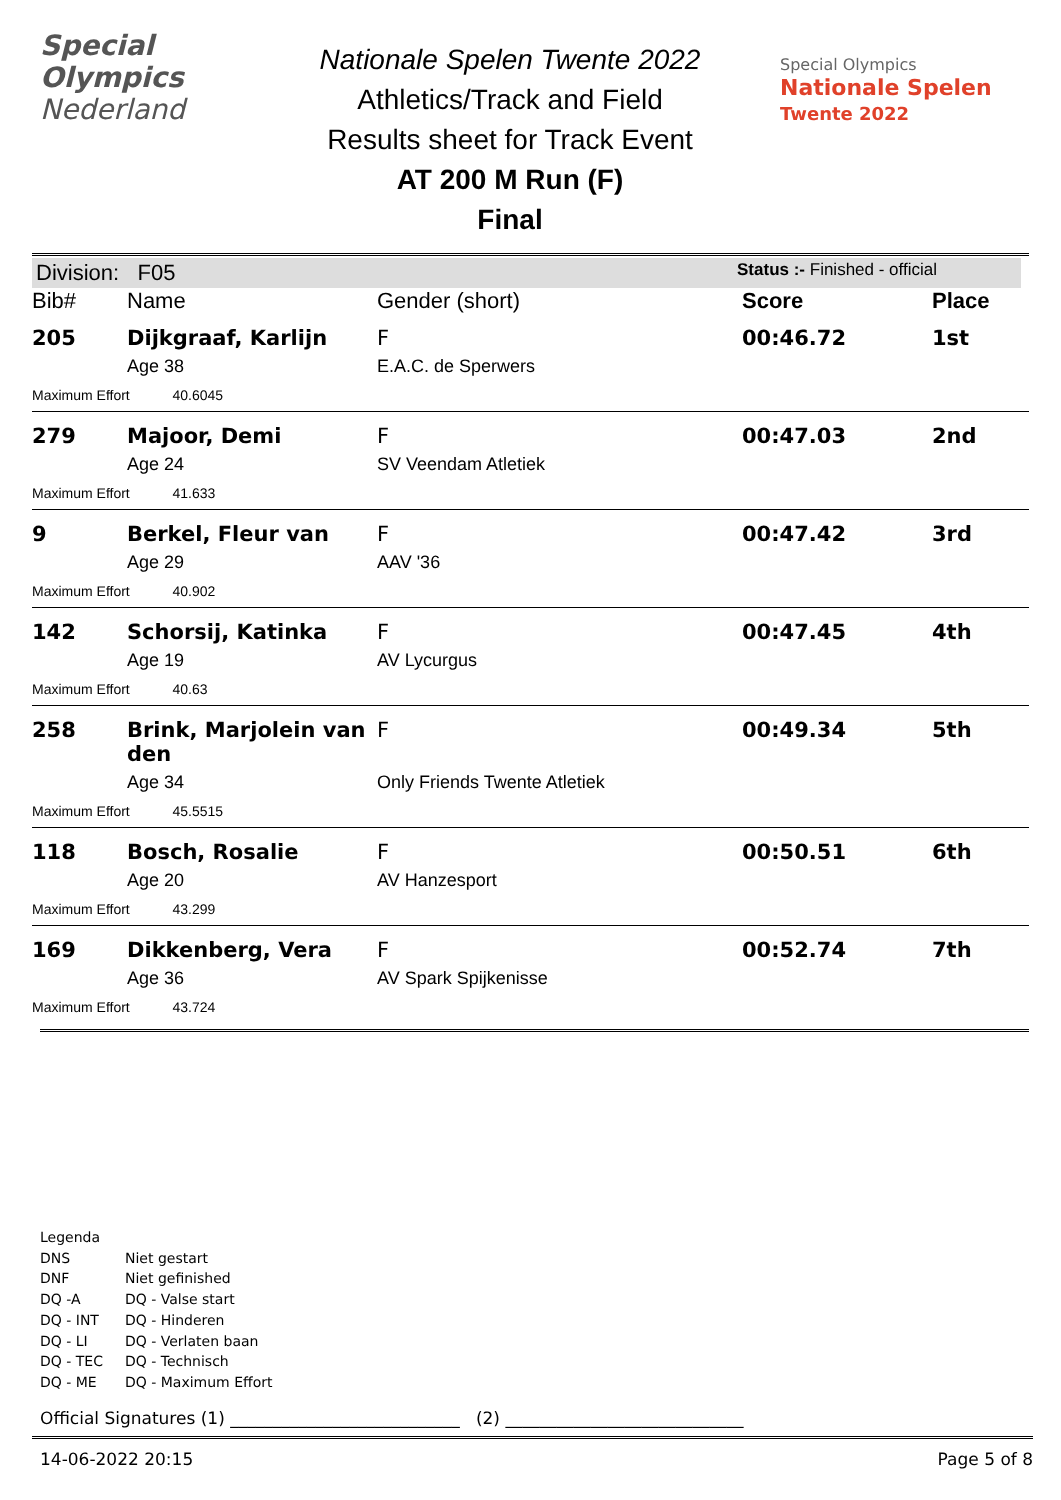Special
Olympics
Nederland
Nationale Spelen Twente 2022
Athletics/Track and Field
Results sheet for Track Event
AT 200 M Run (F)
Final
Special Olympics
Nationale Spelen
Twente 2022
Division: F05 Status :- Finished - official
| Bib# | Name | Gender (short) | Score | Place |
| --- | --- | --- | --- | --- |
| 205 | Dijkgraaf, Karlijn | F | 00:46.72 | 1st |
| | Age 38 | E.A.C. de Sperwers | | |
| Maximum Effort 40.6045 | | | | |
| 279 | Majoor, Demi | F | 00:47.03 | 2nd |
| | Age 24 | SV Veendam Atletiek | | |
| Maximum Effort 41.633 | | | | |
| 9 | Berkel, Fleur van | F | 00:47.42 | 3rd |
| | Age 29 | AAV '36 | | |
| Maximum Effort 40.902 | | | | |
| 142 | Schorsij, Katinka | F | 00:47.45 | 4th |
| | Age 19 | AV Lycurgus | | |
| Maximum Effort 40.63 | | | | |
| 258 | Brink, Marjolein van den | F | 00:49.34 | 5th |
| | Age 34 | Only Friends Twente Atletiek | | |
| Maximum Effort 45.5515 | | | | |
| 118 | Bosch, Rosalie | F | 00:50.51 | 6th |
| | Age 20 | AV Hanzesport | | |
| Maximum Effort 43.299 | | | | |
| 169 | Dikkenberg, Vera | F | 00:52.74 | 7th |
| | Age 36 | AV Spark Spijkenisse | | |
| Maximum Effort 43.724 | | | | |
Legenda
DNS Niet gestart
DNF Niet gefinished
DQ -A DQ - Valse start
DQ - INT DQ - Hinderen
DQ - LI DQ - Verlaten baan
DQ - TEC DQ - Technisch
DQ - ME DQ - Maximum Effort
Official Signatures (1) ___________________________ (2) ____________________________
14-06-2022 20:15 Page 5 of 8